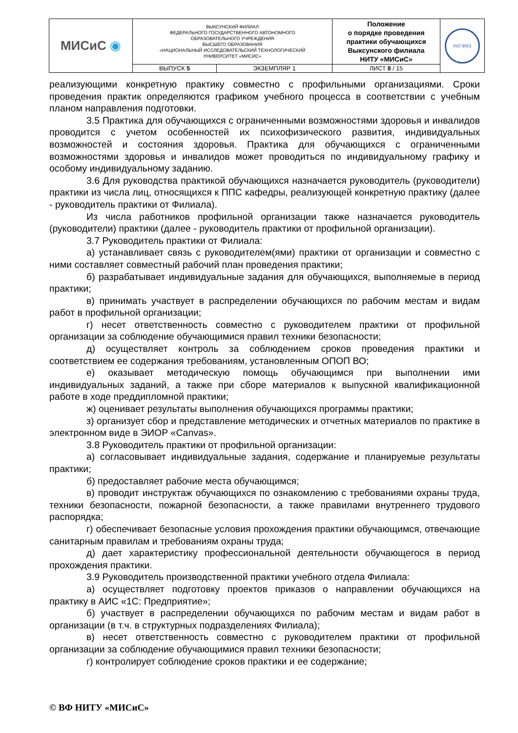| МИСиС ◉ | ВЫКСУНСКИЙ ФИЛИАЛ ФЕДЕРАЛЬНОГО ГОСУДАРСТВЕННОГО АВТОНОМНОГО ОБРАЗОВАТЕЛЬНОГО УЧРЕЖДЕНИЯ ВЫСШЕГО ОБРАЗОВАНИЯ «НАЦИОНАЛЬНЫЙ ИССЛЕДОВАТЕЛЬСКИЙ ТЕХНОЛОГИЧЕСКИЙ УНИВЕРСИТЕТ «МИСИС» | | Положение о порядке проведения практики обучающихся Выксунского филиала НИТУ «МИСиС» | ISO 9001 |
| | ВЫПУСК 5 | ЭКЗЕМПЛЯР 1 | ЛИСТ 8 / 15 | |
реализующими конкретную практику совместно с профильными организациями. Сроки проведения практик определяются графиком учебного процесса в соответствии с учебным планом направления подготовки.
3.5 Практика для обучающихся с ограниченными возможностями здоровья и инвалидов проводится с учетом особенностей их психофизического развития, индивидуальных возможностей и состояния здоровья. Практика для обучающихся с ограниченными возможностями здоровья и инвалидов может проводиться по индивидуальному графику и особому индивидуальному заданию.
3.6 Для руководства практикой обучающихся назначается руководитель (руководители) практики из числа лиц, относящихся к ППС кафедры, реализующей конкретную практику (далее - руководитель практики от Филиала).
Из числа работников профильной организации также назначается руководитель (руководители) практики (далее - руководитель практики от профильной организации).
3.7 Руководитель практики от Филиала:
а) устанавливает связь с руководителем(ями) практики от организации и совместно с ними составляет совместный рабочий план проведения практики;
б) разрабатывает индивидуальные задания для обучающихся, выполняемые в период практики;
в) принимать участвует в распределении обучающихся по рабочим местам и видам работ в профильной организации;
г) несет ответственность совместно с руководителем практики от профильной организации за соблюдение обучающимися правил техники безопасности;
д) осуществляет контроль за соблюдением сроков проведения практики и соответствием ее содержания требованиям, установленным ОПОП ВО;
е) оказывает методическую помощь обучающимся при выполнении ими индивидуальных заданий, а также при сборе материалов к выпускной квалификационной работе в ходе преддипломной практики;
ж) оценивает результаты выполнения обучающихся программы практики;
з) организует сбор и представление методических и отчетных материалов по практике в электронном виде в ЭИОР «Canvas».
3.8 Руководитель практики от профильной организации:
а) согласовывает индивидуальные задания, содержание и планируемые результаты практики;
б) предоставляет рабочие места обучающимся;
в) проводит инструктаж обучающихся по ознакомлению с требованиями охраны труда, техники безопасности, пожарной безопасности, а также правилами внутреннего трудового распорядка;
г) обеспечивает безопасные условия прохождения практики обучающимся, отвечающие санитарным правилам и требованиям охраны труда;
д) дает характеристику профессиональной деятельности обучающегося в период прохождения практики.
3.9 Руководитель производственной практики учебного отдела Филиала:
а) осуществляет подготовку проектов приказов о направлении обучающихся на практику в АИС «1С: Предприятие»;
б) участвует в распределении обучающихся по рабочим местам и видам работ в организации (в т.ч. в структурных подразделениях Филиала);
в) несет ответственность совместно с руководителем практики от профильной организации за соблюдение обучающимися правил техники безопасности;
г) контролирует соблюдение сроков практики и ее содержание;
© ВФ НИТУ «МИСиС»